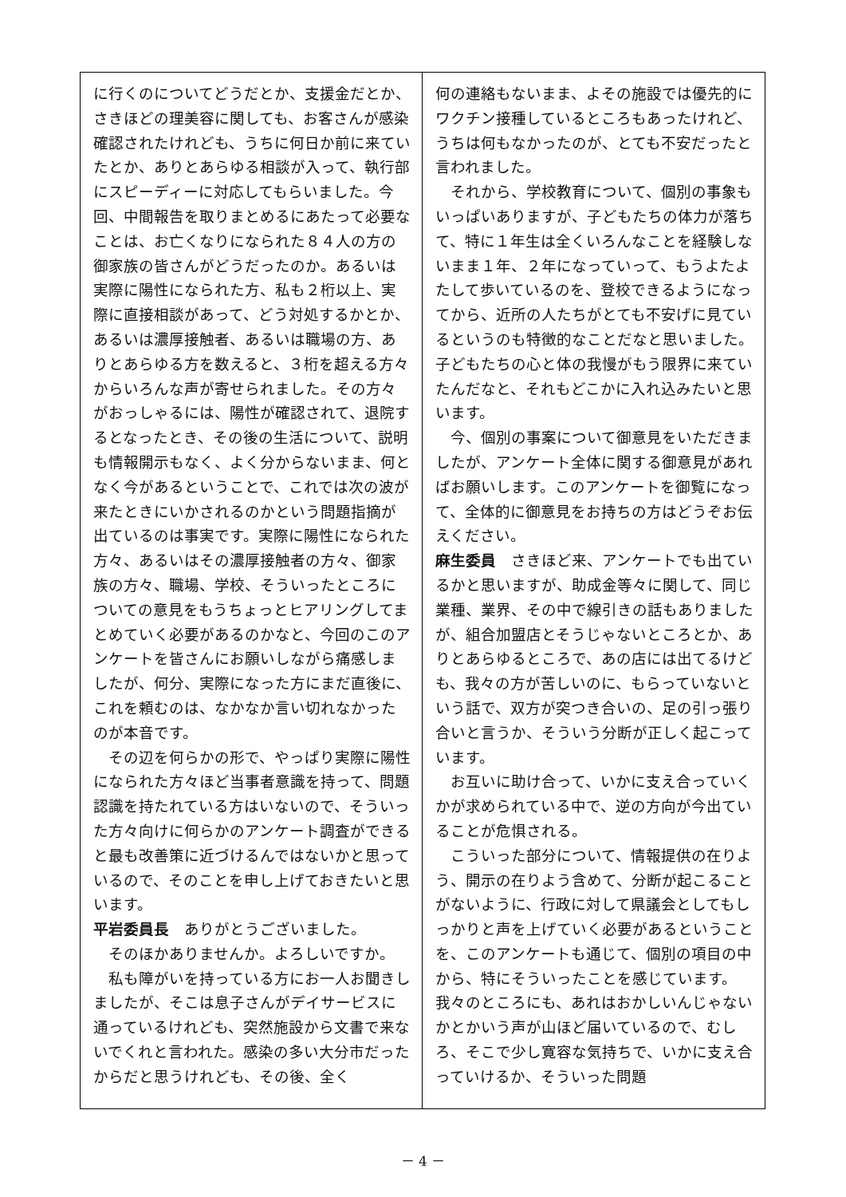に行くのについてどうだとか、支援金だとか、さきほどの理美容に関しても、お客さんが感染確認されたけれども、うちに何日か前に来ていたとか、ありとあらゆる相談が入って、執行部にスピーディーに対応してもらいました。今回、中間報告を取りまとめるにあたって必要なことは、お亡くなりになられた８４人の方の御家族の皆さんがどうだったのか。あるいは実際に陽性になられた方、私も２桁以上、実際に直接相談があって、どう対処するかとか、あるいは濃厚接触者、あるいは職場の方、ありとあらゆる方を数えると、３桁を超える方々からいろんな声が寄せられました。その方々がおっしゃるには、陽性が確認されて、退院するとなったとき、その後の生活について、説明も情報開示もなく、よく分からないまま、何となく今があるということで、これでは次の波が来たときにいかされるのかという問題指摘が出ているのは事実です。実際に陽性になられた方々、あるいはその濃厚接触者の方々、御家族の方々、職場、学校、そういったところについての意見をもうちょっとヒアリングしてまとめていく必要があるのかなと、今回のこのアンケートを皆さんにお願いしながら痛感しましたが、何分、実際になった方にまだ直後に、これを頼むのは、なかなか言い切れなかったのが本音です。
その辺を何らかの形で、やっぱり実際に陽性になられた方々ほど当事者意識を持って、問題認識を持たれている方はいないので、そういった方々向けに何らかのアンケート調査ができると最も改善策に近づけるんではないかと思っているので、そのことを申し上げておきたいと思います。
平岩委員長　ありがとうございました。
そのほかありませんか。よろしいですか。
私も障がいを持っている方にお一人お聞きしましたが、そこは息子さんがデイサービスに通っているけれども、突然施設から文書で来ないでくれと言われた。感染の多い大分市だったからだと思うけれども、その後、全く
何の連絡もないまま、よその施設では優先的にワクチン接種しているところもあったけれど、うちは何もなかったのが、とても不安だったと言われました。
それから、学校教育について、個別の事象もいっぱいありますが、子どもたちの体力が落ちて、特に１年生は全くいろんなことを経験しないまま１年、２年になっていって、もうよたよたして歩いているのを、登校できるようになってから、近所の人たちがとても不安げに見ているというのも特徴的なことだなと思いました。子どもたちの心と体の我慢がもう限界に来ていたんだなと、それもどこかに入れ込みたいと思います。
今、個別の事案について御意見をいただきましたが、アンケート全体に関する御意見があればお願いします。このアンケートを御覧になって、全体的に御意見をお持ちの方はどうぞお伝えください。
麻生委員　さきほど来、アンケートでも出ているかと思いますが、助成金等々に関して、同じ業種、業界、その中で線引きの話もありましたが、組合加盟店とそうじゃないところとか、ありとあらゆるところで、あの店には出てるけども、我々の方が苦しいのに、もらっていないという話で、双方が突つき合いの、足の引っ張り合いと言うか、そういう分断が正しく起こっています。
お互いに助け合って、いかに支え合っていくかが求められている中で、逆の方向が今出ていることが危惧される。
こういった部分について、情報提供の在りよう、開示の在りよう含めて、分断が起こることがないように、行政に対して県議会としてもしっかりと声を上げていく必要があるということを、このアンケートも通じて、個別の項目の中から、特にそういったことを感じています。我々のところにも、あれはおかしいんじゃないかとかいう声が山ほど届いているので、むしろ、そこで少し寛容な気持ちで、いかに支え合っていけるか、そういった問題
－ 4 －